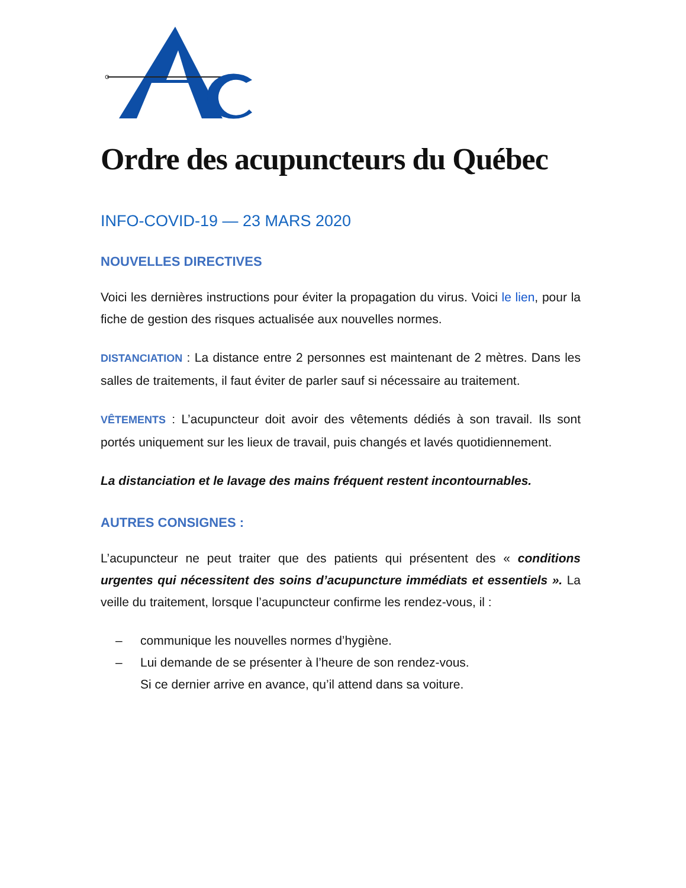Ordre des acupuncteurs du Québec
INFO-COVID-19 — 23 MARS 2020
NOUVELLES DIRECTIVES
Voici les dernières instructions pour éviter la propagation du virus. Voici le lien, pour la fiche de gestion des risques actualisée aux nouvelles normes.
DISTANCIATION : La distance entre 2 personnes est maintenant de 2 mètres. Dans les salles de traitements, il faut éviter de parler sauf si nécessaire au traitement.
VÊTEMENTS : L’acupuncteur doit avoir des vêtements dédiés à son travail. Ils sont portés uniquement sur les lieux de travail, puis changés et lavés quotidiennement.
La distanciation et le lavage des mains fréquent restent incontournables.
AUTRES CONSIGNES :
L’acupuncteur ne peut traiter que des patients qui présentent des « conditions urgentes qui nécessitent des soins d’acupuncture immédiats et essentiels ». La veille du traitement, lorsque l’acupuncteur confirme les rendez-vous, il :
– communique les nouvelles normes d’hygiène.
– Lui demande de se présenter à l’heure de son rendez-vous.
Si ce dernier arrive en avance, qu’il attend dans sa voiture.